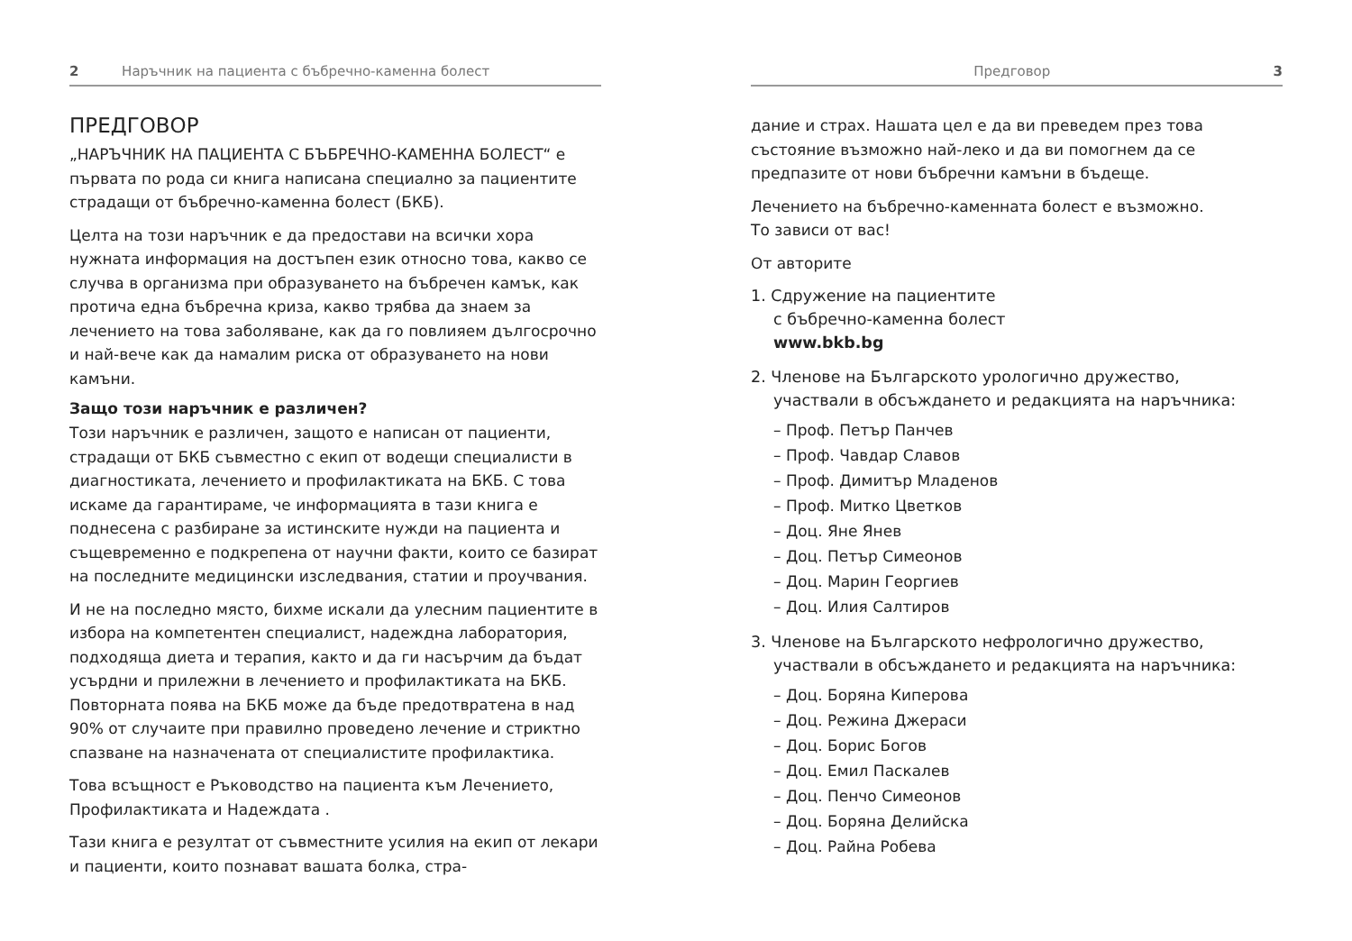2 Наръчник на пациента с бъбречно-каменна болест
ПРЕДГОВОР
„НАРЪЧНИК НА ПАЦИЕНТА С БЪБРЕЧНО-КАМЕННА БОЛЕСТ“ е първата по рода си книга написана специално за пациентите страдащи от бъбречно-каменна болест (БКБ).
Целта на този наръчник е да предостави на всички хора нужната информация на достъпен език относно това, какво се случва в организма при образуването на бъбречен камък, как протича една бъбречна криза, какво трябва да знаем за лечението на това заболяване, как да го повлияем дългосрочно и най-вече как да намалим риска от образуването на нови камъни.
Защо този наръчник е различен?
Този наръчник е различен, защото е написан от пациенти, страдащи от БКБ съвместно с екип от водещи специалисти в диагностиката, лечението и профилактиката на БКБ. С това искаме да гарантираме, че информацията в тази книга е поднесена с разбиране за истинските нужди на пациента и същевременно е подкрепена от научни факти, които се базират на последните медицински изследвания, статии и проучвания.
И не на последно място, бихме искали да улесним пациентите в избора на компетентен специалист, надеждна лаборатория, подходяща диета и терапия, както и да ги насърчим да бъдат усърдни и прилежни в лечението и профилактиката на БКБ. Повторната поява на БКБ може да бъде предотвратена в над 90% от случаите при правилно проведено лечение и стриктно спазване на назначената от специалистите профилактика.
Това всъщност е Ръководство на пациента към Лечението, Профилактиката и Надеждата .
Тази книга е резултат от съвместните усилия на екип от лекари и пациенти, които познават вашата болка, стра-
Предговор 3
дание и страх. Нашата цел е да ви преведем през това състояние възможно най-леко и да ви помогнем да се предпазите от нови бъбречни камъни в бъдеще.
Лечението на бъбречно-каменната болест е възможно.
То зависи от вас!
От авторите
1. Сдружение на пациентите
с бъбречно-каменна болест
www.bkb.bg
2. Членове на Българското урологично дружество,
участвали в обсъждането и редакцията на наръчника:
– Проф. Петър Панчев
– Проф. Чавдар Славов
– Проф. Димитър Младенов
– Проф. Митко Цветков
– Доц. Яне Янев
– Доц. Петър Симеонов
– Доц. Марин Георгиев
– Доц. Илия Салтиров
3. Членове на Българското нефрологично дружество,
участвали в обсъждането и редакцията на наръчника:
– Доц. Боряна Киперова
– Доц. Режина Джераси
– Доц. Борис Богов
– Доц. Емил Паскалев
– Доц. Пенчо Симеонов
– Доц. Боряна Делийска
– Доц. Райна Робева